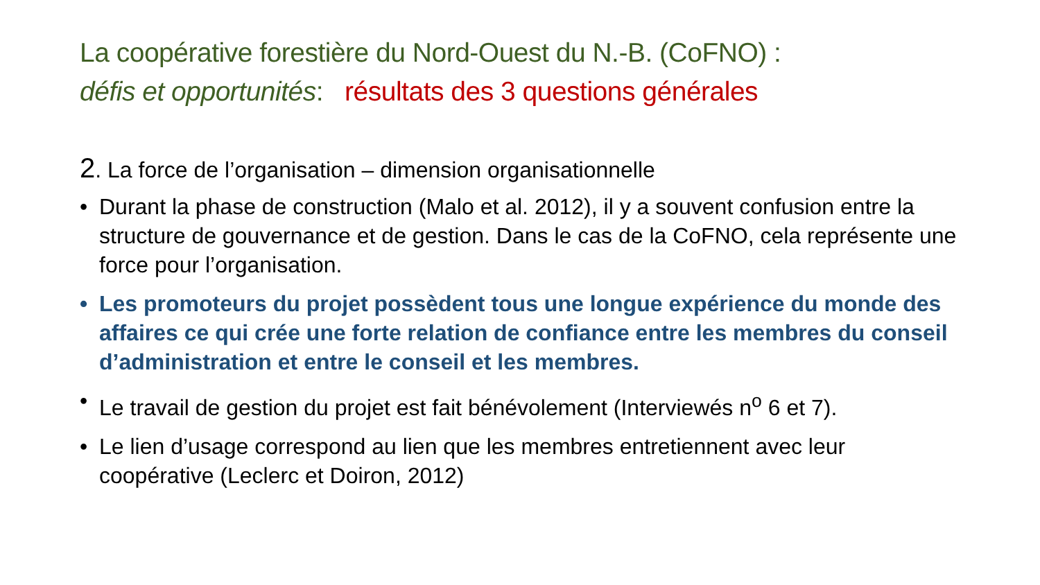La coopérative forestière du Nord-Ouest du N.-B. (CoFNO) :
défis et opportunités: résultats des 3 questions générales
2. La force de l’organisation – dimension organisationnelle
• Durant la phase de construction (Malo et al. 2012), il y a souvent confusion entre la structure de gouvernance et de gestion. Dans le cas de la CoFNO, cela représente une force pour l’organisation.
• Les promoteurs du projet possèdent tous une longue expérience du monde des affaires ce qui crée une forte relation de confiance entre les membres du conseil d’administration et entre le conseil et les membres.
• Le travail de gestion du projet est fait bénévolement (Interviewés n<sup>o</sup> 6 et 7).
• Le lien d’usage correspond au lien que les membres entretiennent avec leur coopérative (Leclerc et Doiron, 2012)